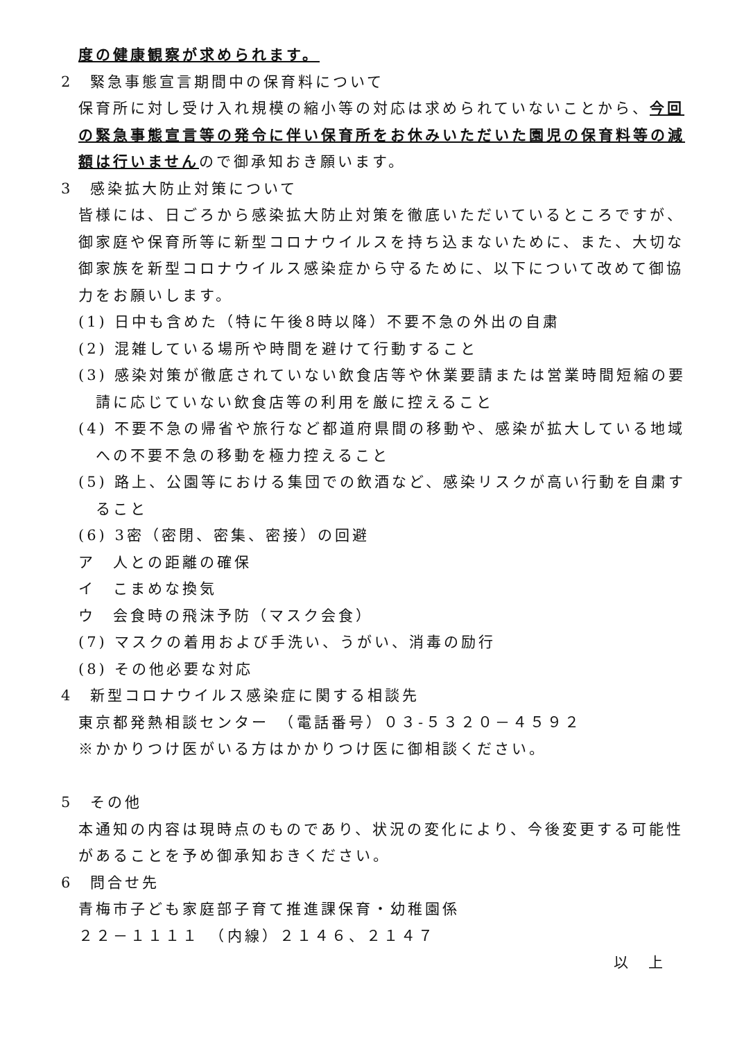度の健康観察が求められます。
2　緊急事態宣言期間中の保育料について
保育所に対し受け入れ規模の縮小等の対応は求められていないことから、今回の緊急事態宣言等の発令に伴い保育所をお休みいただいた園児の保育料等の減額は行いませんので御承知おき願います。
3　感染拡大防止対策について
皆様には、日ごろから感染拡大防止対策を徹底いただいているところですが、御家庭や保育所等に新型コロナウイルスを持ち込まないために、また、大切な御家族を新型コロナウイルス感染症から守るために、以下について改めて御協力をお願いします。
(1) 日中も含めた（特に午後8時以降）不要不急の外出の自粛
(2) 混雑している場所や時間を避けて行動すること
(3) 感染対策が徹底されていない飲食店等や休業要請または営業時間短縮の要請に応じていない飲食店等の利用を厳に控えること
(4) 不要不急の帰省や旅行など都道府県間の移動や、感染が拡大している地域への不要不急の移動を極力控えること
(5) 路上、公園等における集団での飲酒など、感染リスクが高い行動を自粛すること
(6) 3密（密閉、密集、密接）の回避
ア　人との距離の確保
イ　こまめな換気
ウ　会食時の飛沫予防（マスク会食）
(7) マスクの着用および手洗い、うがい、消毒の励行
(8) その他必要な対応
4　新型コロナウイルス感染症に関する相談先
東京都発熱相談センター　（電話番号）０３-５３２０－４５９２
※かかりつけ医がいる方はかかりつけ医に御相談ください。
5　その他
本通知の内容は現時点のものであり、状況の変化により、今後変更する可能性があることを予め御承知おきください。
6　問合せ先
青梅市子ども家庭部子育て推進課保育・幼稚園係
２２－１１１１　（内線）２１４６、２１４７
以　上